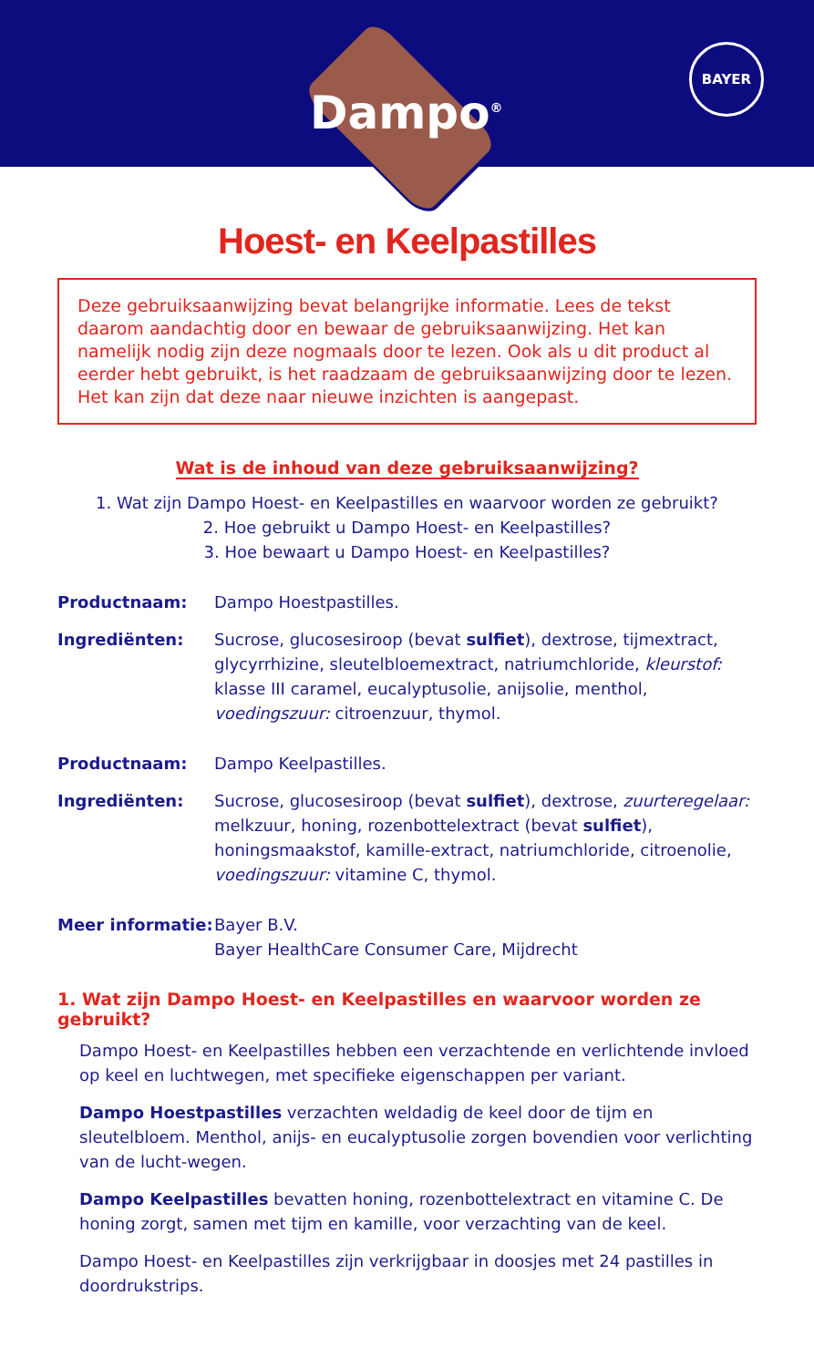Dampo<sup>®</sup>
BAYER
Hoest- en Keelpastilles
Deze gebruiksaanwijzing bevat belangrijke informatie. Lees de tekst daarom aandachtig door en bewaar de gebruiksaanwijzing. Het kan namelijk nodig zijn deze nogmaals door te lezen. Ook als u dit product al eerder hebt gebruikt, is het raadzaam de gebruiksaanwijzing door te lezen. Het kan zijn dat deze naar nieuwe inzichten is aangepast.
Wat is de inhoud van deze gebruiksaanwijzing?
1. Wat zijn Dampo Hoest- en Keelpastilles en waarvoor worden ze gebruikt?
2. Hoe gebruikt u Dampo Hoest- en Keelpastilles?
3. Hoe bewaart u Dampo Hoest- en Keelpastilles?
Productnaam: Dampo Hoestpastilles.
Ingrediënten: Sucrose, glucosesiroop (bevat sulfiet), dextrose, tijmextract, glycyrrhizine, sleutelbloemextract, natriumchloride, kleurstof: klasse III caramel, eucalyptusolie, anijsolie, menthol, voedingszuur: citroenzuur, thymol.
Productnaam: Dampo Keelpastilles.
Ingrediënten: Sucrose, glucosesiroop (bevat sulfiet), dextrose, zuurteregelaar: melkzuur, honing, rozenbottelextract (bevat sulfiet), honingsmaakstof, kamille-extract, natriumchloride, citroenolie, voedingszuur: vitamine C, thymol.
Meer informatie:
Bayer B.V.
Bayer HealthCare Consumer Care, Mijdrecht
1. Wat zijn Dampo Hoest- en Keelpastilles en waarvoor worden ze gebruikt?
Dampo Hoest- en Keelpastilles hebben een verzachtende en verlichtende invloed op keel en luchtwegen, met specifieke eigenschappen per variant.
Dampo Hoestpastilles verzachten weldadig de keel door de tijm en sleutelbloem. Menthol, anijs- en eucalyptusolie zorgen bovendien voor verlichting van de lucht-wegen.
Dampo Keelpastilles bevatten honing, rozenbottelextract en vitamine C. De honing zorgt, samen met tijm en kamille, voor verzachting van de keel.
Dampo Hoest- en Keelpastilles zijn verkrijgbaar in doosjes met 24 pastilles in doordrukstrips.